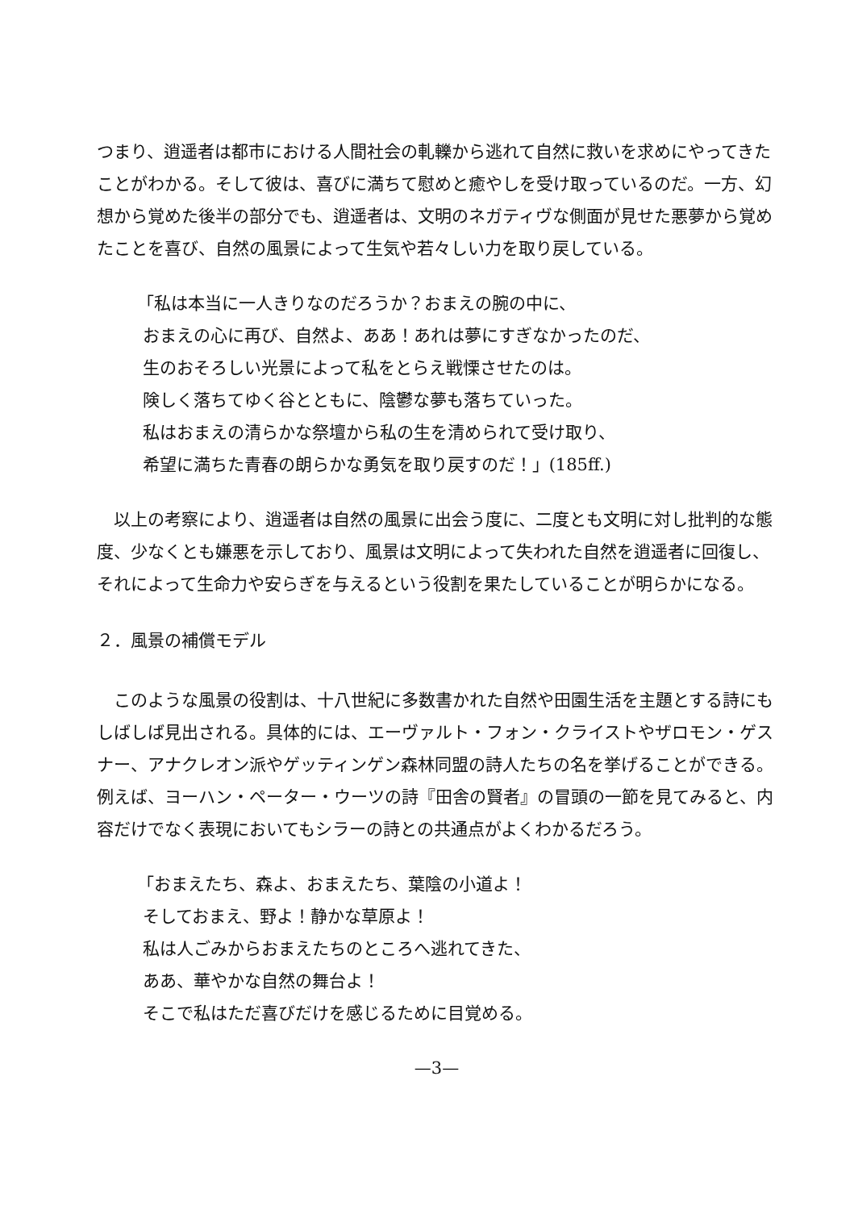つまり、逍遥者は都市における人間社会の軋轢から逃れて自然に救いを求めにやってきたことがわかる。そして彼は、喜びに満ちて慰めと癒やしを受け取っているのだ。一方、幻想から覚めた後半の部分でも、逍遥者は、文明のネガティヴな側面が見せた悪夢から覚めたことを喜び、自然の風景によって生気や若々しい力を取り戻している。
「私は本当に一人きりなのだろうか？おまえの腕の中に、
おまえの心に再び、自然よ、ああ！あれは夢にすぎなかったのだ、
生のおそろしい光景によって私をとらえ戦慄させたのは。
険しく落ちてゆく谷とともに、陰鬱な夢も落ちていった。
私はおまえの清らかな祭壇から私の生を清められて受け取り、
希望に満ちた青春の朗らかな勇気を取り戻すのだ！」(185ff.)
以上の考察により、逍遥者は自然の風景に出会う度に、二度とも文明に対し批判的な態度、少なくとも嫌悪を示しており、風景は文明によって失われた自然を逍遥者に回復し、それによって生命力や安らぎを与えるという役割を果たしていることが明らかになる。
２．風景の補償モデル
このような風景の役割は、十八世紀に多数書かれた自然や田園生活を主題とする詩にもしばしば見出される。具体的には、エーヴァルト・フォン・クライストやザロモン・ゲスナー、アナクレオン派やゲッティンゲン森林同盟の詩人たちの名を挙げることができる。例えば、ヨーハン・ペーター・ウーツの詩『田舎の賢者』の冒頭の一節を見てみると、内容だけでなく表現においてもシラーの詩との共通点がよくわかるだろう。
「おまえたち、森よ、おまえたち、葉陰の小道よ！
そしておまえ、野よ！静かな草原よ！
私は人ごみからおまえたちのところへ逃れてきた、
ああ、華やかな自然の舞台よ！
そこで私はただ喜びだけを感じるために目覚める。
—3—